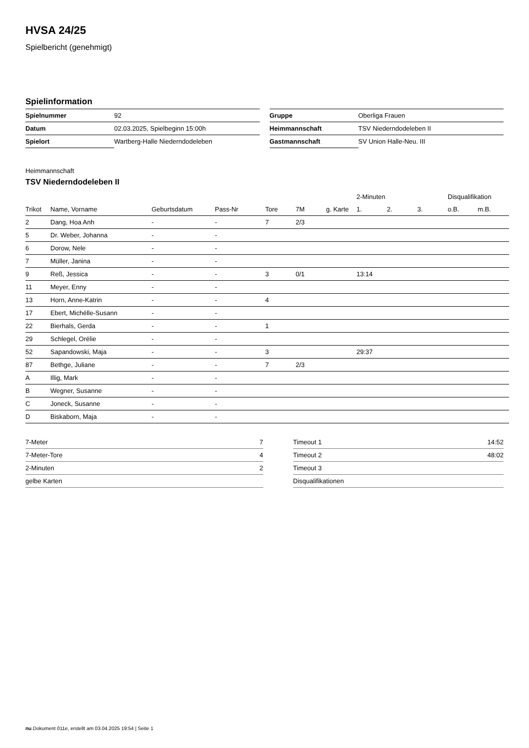HVSA 24/25
Spielbericht (genehmigt)
Spielinformation
| Spielnummer | 92 |
| Datum | 02.03.2025, Spielbeginn 15:00h |
| Spielort | Wartberg-Halle Niederndodeleben |
| Gruppe | Oberliga Frauen |
| Heimmannschaft | TSV Niederndodeleben II |
| Gastmannschaft | SV Union Halle-Neu. III |
Heimmannschaft
TSV Niederndodeleben II
| | | | | | | | 2-Minuten | | | Disqualifikation | |
| Trikot | Name, Vorname | Geburtsdatum | Pass-Nr | Tore | 7M | g. Karte | 1. | 2. | 3. | o.B. | m.B. |
| 2 | Dang, Hoa Anh | - | - | 7 | 2/3 | | | | | | |
| 5 | Dr. Weber, Johanna | - | - | | | | | | | | |
| 6 | Dorow, Nele | - | - | | | | | | | | |
| 7 | Müller, Janina | - | - | | | | | | | | |
| 9 | Reß, Jessica | - | - | 3 | 0/1 | | 13:14 | | | | |
| 11 | Meyer, Enny | - | - | | | | | | | | |
| 13 | Horn, Anne-Katrin | - | - | 4 | | | | | | | |
| 17 | Ebert, Michélle-Susann | - | - | | | | | | | | |
| 22 | Bierhals, Gerda | - | - | 1 | | | | | | | |
| 29 | Schlegel, Orélie | - | - | | | | | | | | |
| 52 | Sapandowski, Maja | - | - | 3 | | | 29:37 | | | | |
| 87 | Bethge, Juliane | - | - | 7 | 2/3 | | | | | | |
| A | Illig, Mark | - | - | | | | | | | | |
| B | Wegner, Susanne | - | - | | | | | | | | |
| C | Joneck, Susanne | - | - | | | | | | | | |
| D | Biskaborn, Maja | - | - | | | | | | | | |
| 7-Meter | 7 |
| 7-Meter-Tore | 4 |
| 2-Minuten | 2 |
| gelbe Karten | |
| Timeout 1 | 14:52 |
| Timeout 2 | 48:02 |
| Timeout 3 | |
| Disqualifikationen | |
nu.Dokument 011e, erstellt am 03.04.2025 19:54 | Seite 1